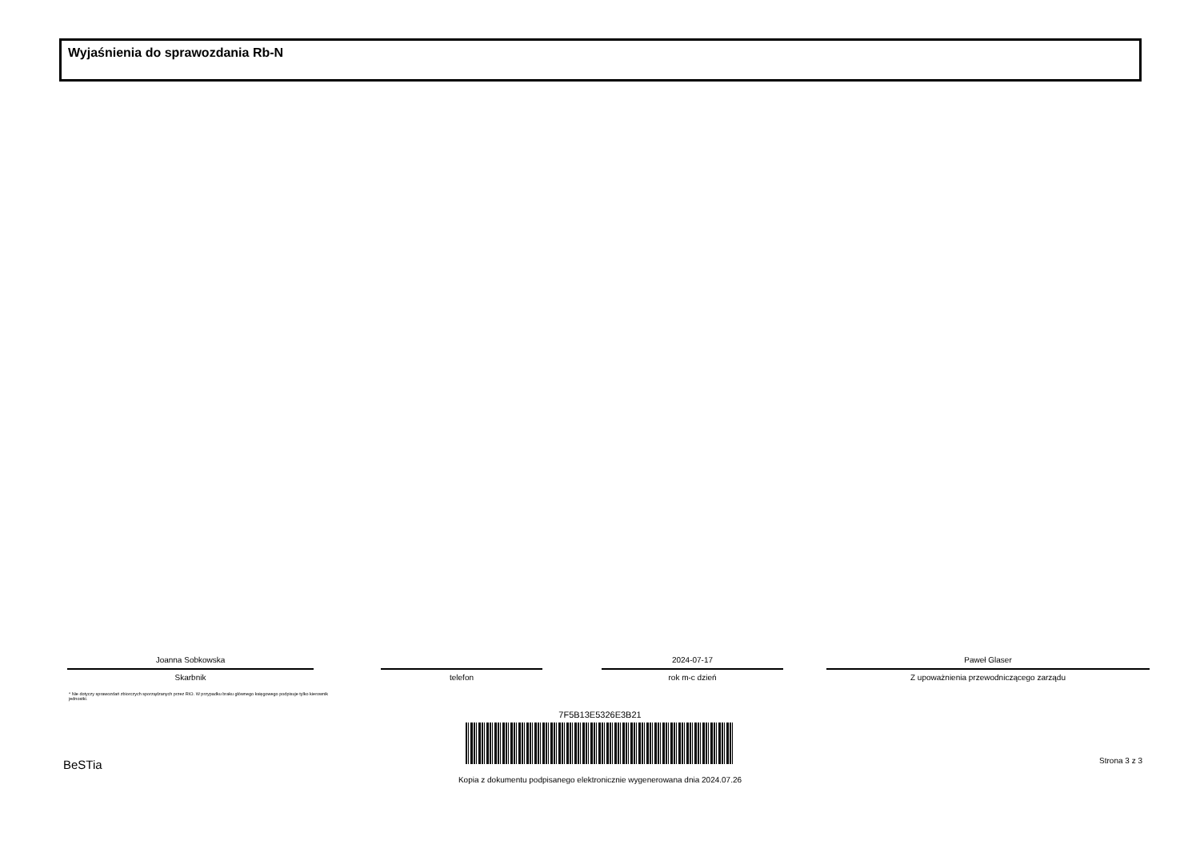Wyjaśnienia do sprawozdania Rb-N
Joanna Sobkowska
Skarbnik
telefon
2024-07-17
rok m-c dzień
Paweł Glaser
Z upoważnienia przewodniczącego zarządu
* Nie dotyczy sprawozdań zbiorczych sporządzanych przez RIO. W przypadku braku głównego księgowego podpisuje tylko kierownik jednostki.
7F5B13E5326E3B21
Kopia z dokumentu podpisanego elektronicznie wygenerowana dnia 2024.07.26
BeSTia Strona 3 z 3